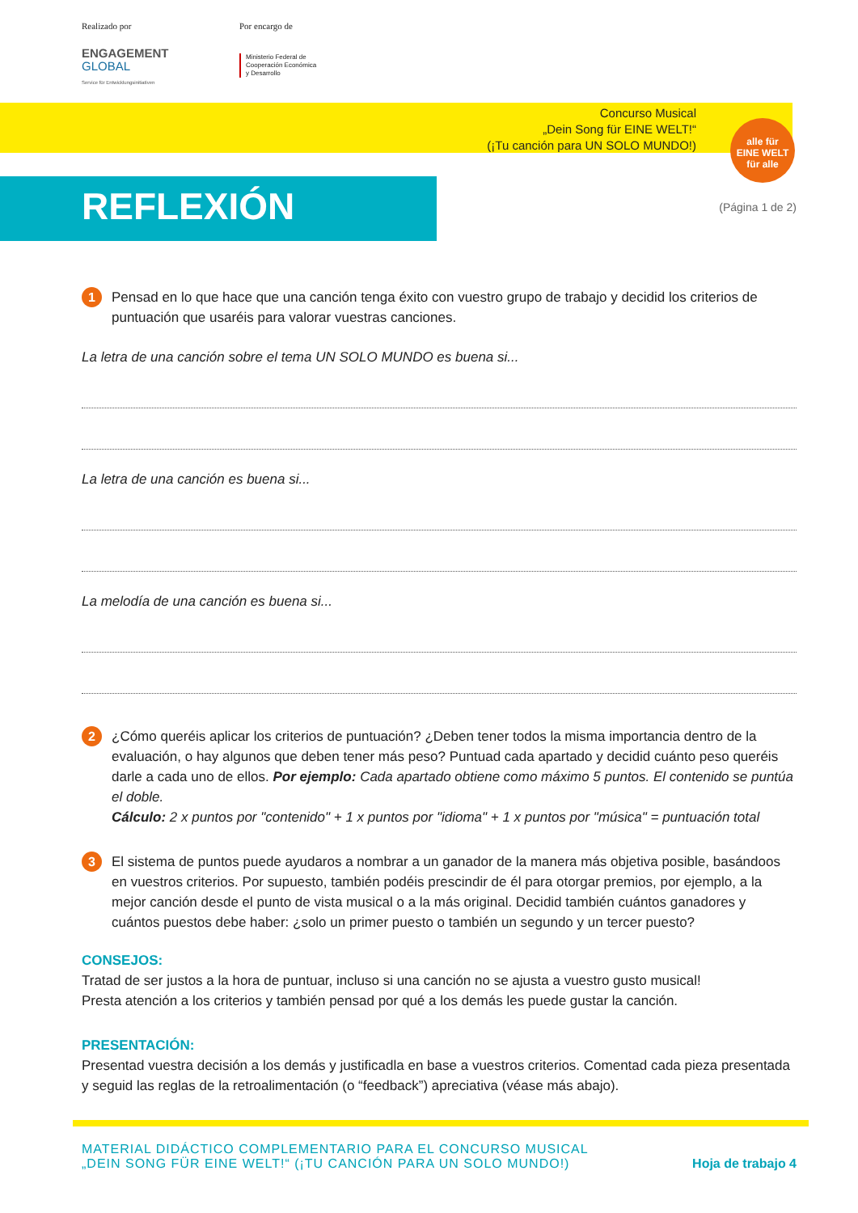Realizado por
ENGAGEMENT
GLOBAL
Service für Entwicklungsinitiativen
Por encargo de
Ministerio Federal de
Cooperación Económica
y Desarrollo
Concurso Musical
„Dein Song für EINE WELT!“
(¡Tu canción para UN SOLO MUNDO!)
alle für
EINE WELT
für alle
REFLEXIÓN (Página 1 de 2)
1
Pensad en lo que hace que una canción tenga éxito con vuestro grupo de trabajo y decidid los criterios de puntuación que usaréis para valorar vuestras canciones.
La letra de una canción sobre el tema UN SOLO MUNDO es buena si...
La letra de una canción es buena si...
La melodía de una canción es buena si...
2
¿Cómo queréis aplicar los criterios de puntuación? ¿Deben tener todos la misma importancia dentro de la evaluación, o hay algunos que deben tener más peso? Puntuad cada apartado y decidid cuánto peso queréis darle a cada uno de ellos. Por ejemplo: Cada apartado obtiene como máximo 5 puntos. El contenido se puntúa el doble.
Cálculo: 2 x puntos por "contenido" + 1 x puntos por "idioma" + 1 x puntos por "música" = puntuación total
3
El sistema de puntos puede ayudaros a nombrar a un ganador de la manera más objetiva posible, basándoos en vuestros criterios. Por supuesto, también podéis prescindir de él para otorgar premios, por ejemplo, a la mejor canción desde el punto de vista musical o a la más original. Decidid también cuántos ganadores y cuántos puestos debe haber: ¿solo un primer puesto o también un segundo y un tercer puesto?
CONSEJOS:
Tratad de ser justos a la hora de puntuar, incluso si una canción no se ajusta a vuestro gusto musical!
Presta atención a los criterios y también pensad por qué a los demás les puede gustar la canción.
PRESENTACIÓN:
Presentad vuestra decisión a los demás y justificadla en base a vuestros criterios. Comentad cada pieza presentada y seguid las reglas de la retroalimentación (o “feedback”) apreciativa (véase más abajo).
MATERIAL DIDÁCTICO COMPLEMENTARIO PARA EL CONCURSO MUSICAL
„DEIN SONG FÜR EINE WELT!“ (¡TU CANCIÓN PARA UN SOLO MUNDO!)
Hoja de trabajo 4